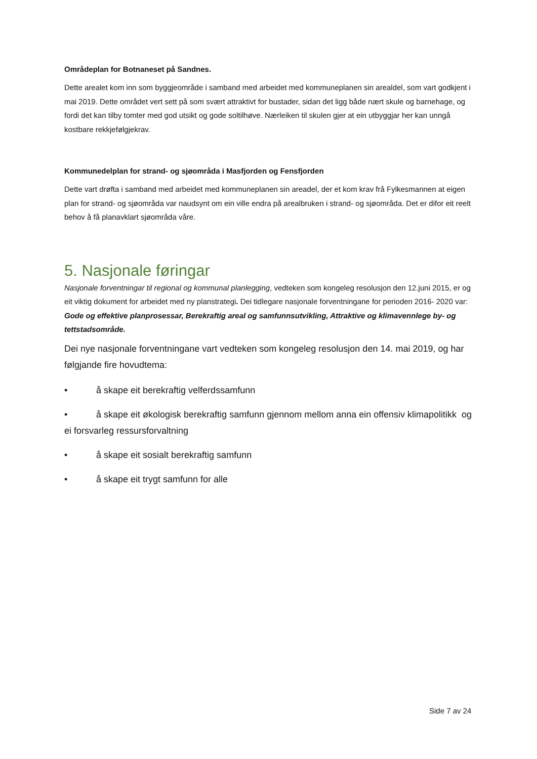Områdeplan for Botnaneset på Sandnes.
Dette arealet kom inn som byggjeområde i samband med arbeidet med kommuneplanen sin arealdel, som vart godkjent i mai 2019. Dette området vert sett på som svært attraktivt for bustader, sidan det ligg både nært skule og barnehage, og fordi det kan tilby tomter med god utsikt og gode soltilhøve. Nærleiken til skulen gjer at ein utbyggjar her kan unngå kostbare rekkjefølgjekrav.
Kommunedelplan for strand- og sjøområda i Masfjorden og Fensfjorden
Dette vart drøfta i samband med arbeidet med kommuneplanen sin areadel, der et kom krav frå Fylkesmannen at eigen plan for strand- og sjøområda var naudsynt om ein ville endra på arealbruken i strand- og sjøområda. Det er difor eit reelt behov å få planavklart sjøområda våre.
5. Nasjonale føringar
Nasjonale forventningar til regional og kommunal planlegging, vedteken som kongeleg resolusjon den 12.juni 2015, er og eit viktig dokument for arbeidet med ny planstrategi. Dei tidlegare nasjonale forventningane for perioden 2016- 2020 var: Gode og effektive planprosessar, Berekraftig areal og samfunnsutvikling, Attraktive og klimavennlege by- og tettstadsområde.
Dei nye nasjonale forventningane vart vedteken som kongeleg resolusjon den 14. mai 2019, og har følgjande fire hovudtema:
• å skape eit berekraftig velferdssamfunn
• å skape eit økologisk berekraftig samfunn gjennom mellom anna ein offensiv klimapolitikk og ei forsvarleg ressursforvaltning
• å skape eit sosialt berekraftig samfunn
• å skape eit trygt samfunn for alle
Side 7 av 24